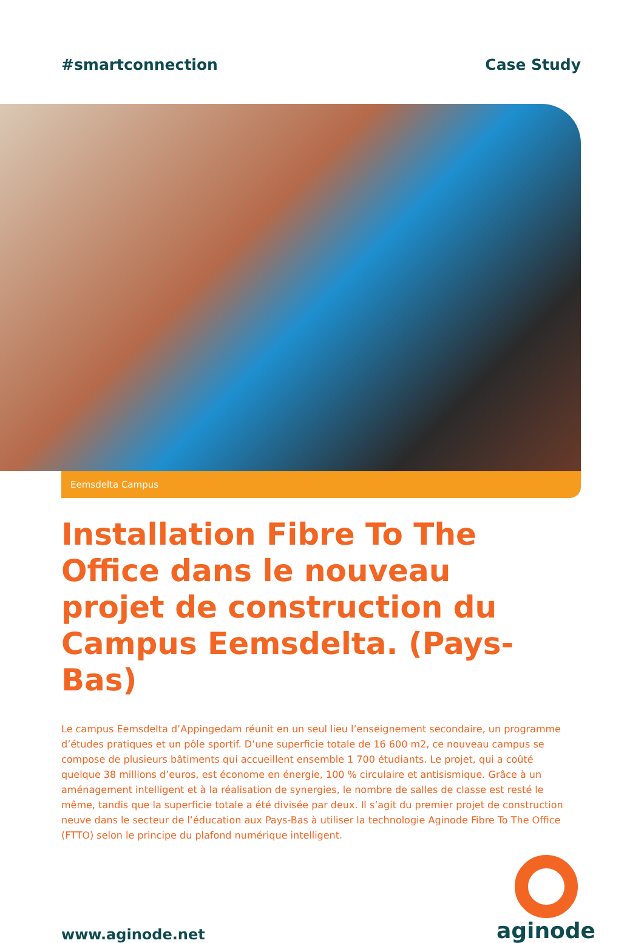#smartconnection Case Study
Eemsdelta Campus
Installation Fibre To The Office dans le nouveau projet de construction du Campus Eemsdelta. (Pays-Bas)
Le campus Eemsdelta d’Appingedam réunit en un seul lieu l’enseignement secondaire, un programme d’études pratiques et un pôle sportif. D’une superficie totale de 16 600 m2, ce nouveau campus se compose de plusieurs bâtiments qui accueillent ensemble 1 700 étudiants. Le projet, qui a coûté quelque 38 millions d’euros, est économe en énergie, 100 % circulaire et antisismique. Grâce à un aménagement intelligent et à la réalisation de synergies, le nombre de salles de classe est resté le même, tandis que la superficie totale a été divisée par deux. Il s’agit du premier projet de construction neuve dans le secteur de l’éducation aux Pays-Bas à utiliser la technologie Aginode Fibre To The Office (FTTO) selon le principe du plafond numérique intelligent.
www.aginode.net
aginode